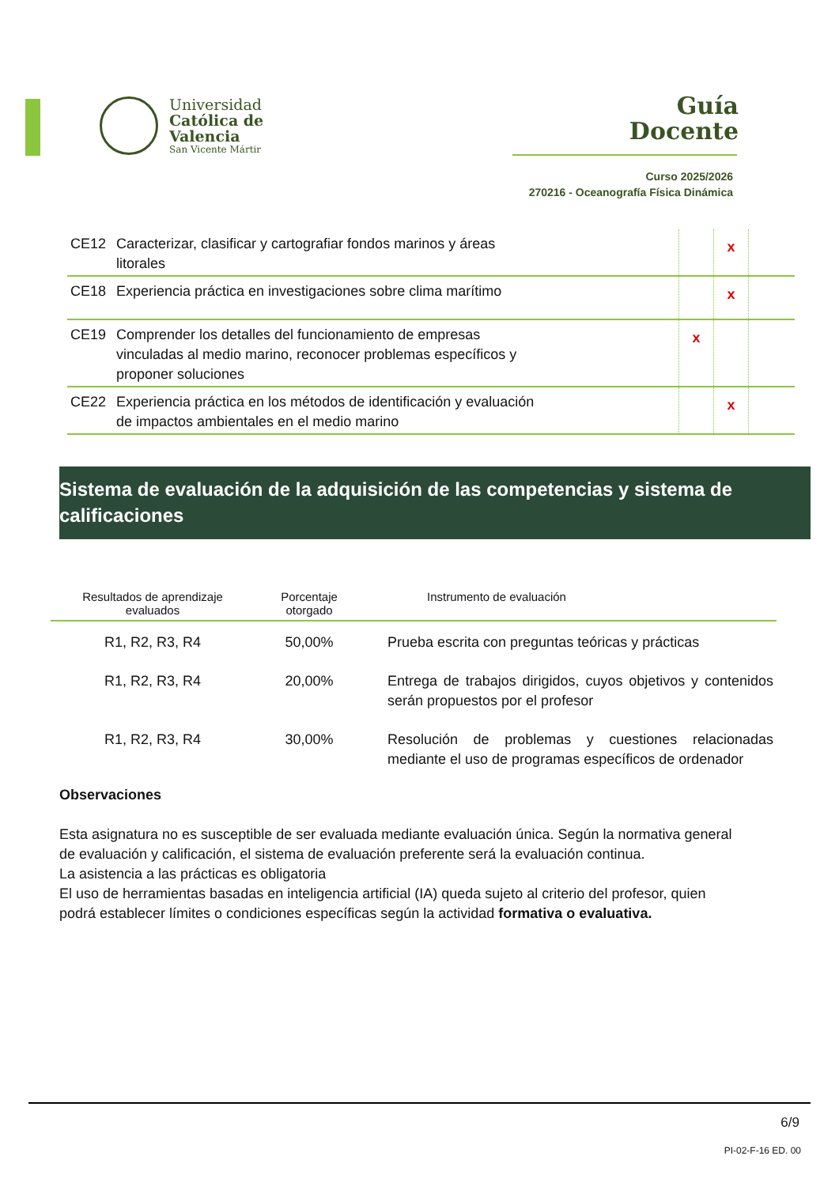Universidad
Católica de
Valencia
San Vicente Mártir
Guía
Docente
Curso 2025/2026
270216 - Oceanografía Física Dinámica
| CE12 | Caracterizar, clasificar y cartografiar fondos marinos y áreas litorales | | x | |
| CE18 | Experiencia práctica en investigaciones sobre clima marítimo | | x | |
| CE19 | Comprender los detalles del funcionamiento de empresas vinculadas al medio marino, reconocer problemas específicos y proponer soluciones | x | | |
| CE22 | Experiencia práctica en los métodos de identificación y evaluación de impactos ambientales en el medio marino | | x | |
Sistema de evaluación de la adquisición de las competencias y sistema de calificaciones
| Resultados de aprendizaje evaluados | Porcentaje otorgado | Instrumento de evaluación |
| --- | --- | --- |
| R1, R2, R3, R4 | 50,00% | Prueba escrita con preguntas teóricas y prácticas |
| R1, R2, R3, R4 | 20,00% | Entrega de trabajos dirigidos, cuyos objetivos y contenidos serán propuestos por el profesor |
| R1, R2, R3, R4 | 30,00% | Resolución de problemas y cuestiones relacionadas mediante el uso de programas específicos de ordenador |
Observaciones
Esta asignatura no es susceptible de ser evaluada mediante evaluación única. Según la normativa general de evaluación y calificación, el sistema de evaluación preferente será la evaluación continua.
La asistencia a las prácticas es obligatoria
El uso de herramientas basadas en inteligencia artificial (IA) queda sujeto al criterio del profesor, quien podrá establecer límites o condiciones específicas según la actividad formativa o evaluativa.
6/9
PI-02-F-16 ED. 00